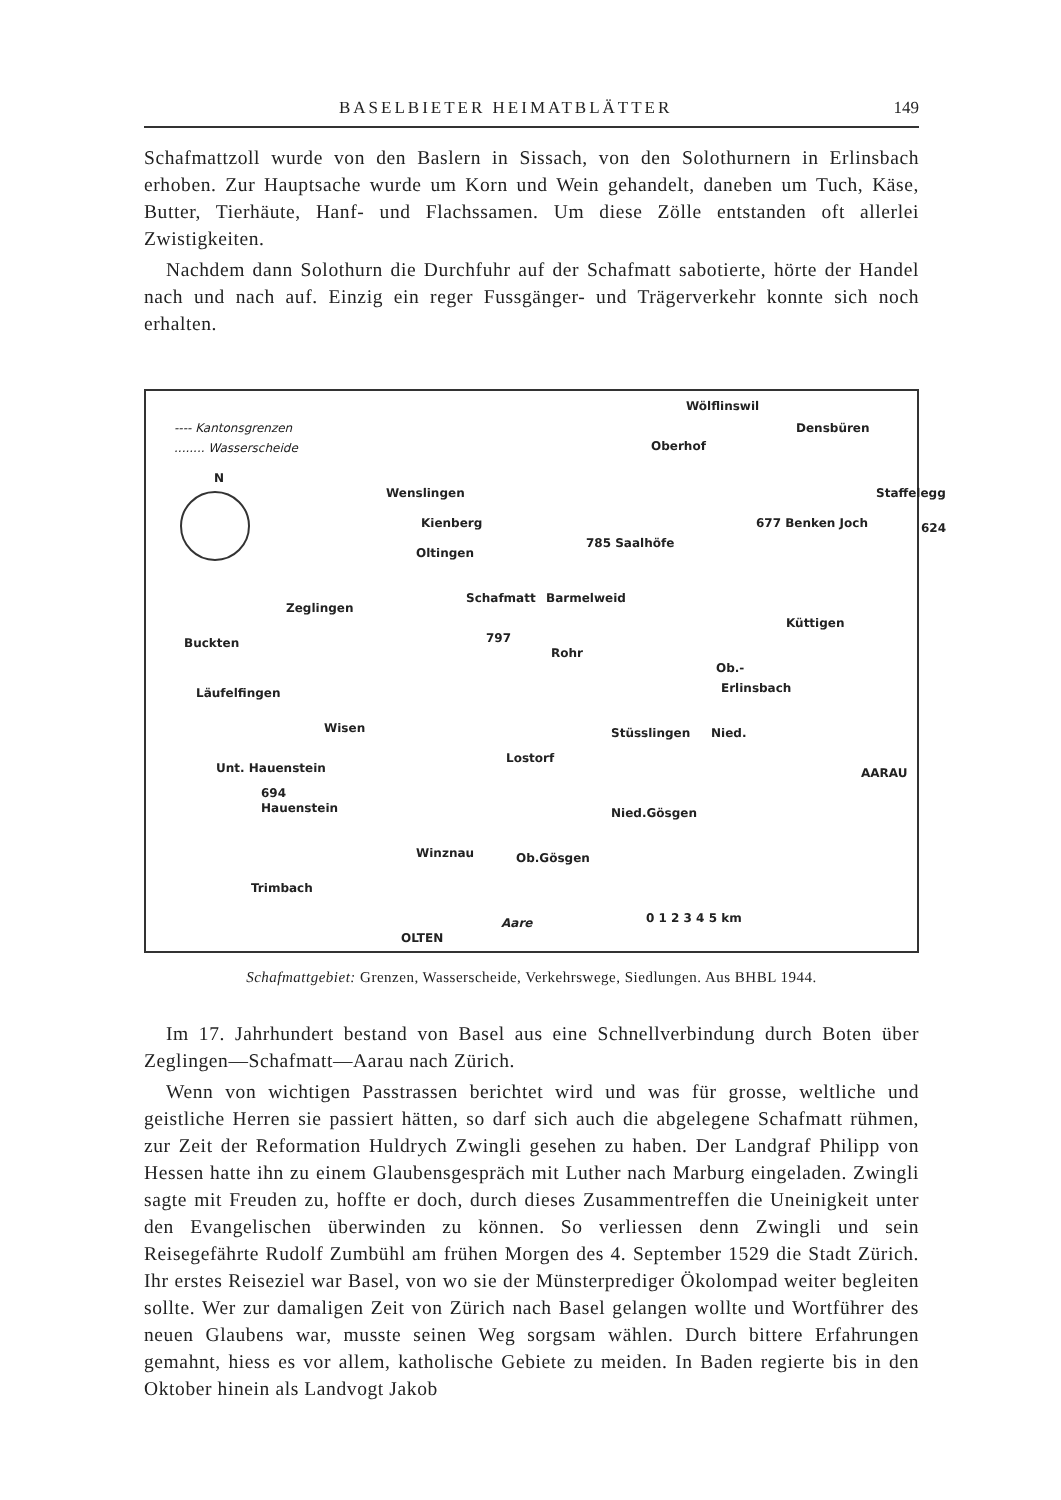BASELBIETER HEIMATBLÄTTER 149
Schafmattzoll wurde von den Baslern in Sissach, von den Solothurnern in Erlinsbach erhoben. Zur Hauptsache wurde um Korn und Wein gehandelt, daneben um Tuch, Käse, Butter, Tierhäute, Hanf- und Flachssamen. Um diese Zölle entstanden oft allerlei Zwistigkeiten.
Nachdem dann Solothurn die Durchfuhr auf der Schafmatt sabotierte, hörte der Handel nach und nach auf. Einzig ein reger Fussgänger- und Trägerverkehr konnte sich noch erhalten.
---- Kantonsgrenzen
........ Wasserscheide
N
Wölflinswil
Densbüren
Oberhof
Wenslingen
Kienberg
Staffelegg
677 Benken Joch 624
Oltingen
785 Saalhöfe
Zeglingen
Schafmatt Barmelweid
Küttigen
Buckten 797
Rohr
Ob.-
Erlinsbach Läufelfingen
Wisen Stüsslingen Nied.
Lostorf
AARAU Unt. Hauenstein
694
Hauenstein Nied.Gösgen
Winznau Ob.Gösgen
Trimbach
Aare 0 1 2 3 4 5 km
OLTEN
Schafmattgebiet: Grenzen, Wasserscheide, Verkehrswege, Siedlungen. Aus BHBL 1944.
Im 17. Jahrhundert bestand von Basel aus eine Schnellverbindung durch Boten über Zeglingen—Schafmatt—Aarau nach Zürich.
Wenn von wichtigen Passtrassen berichtet wird und was für grosse, weltliche und geistliche Herren sie passiert hätten, so darf sich auch die abgelegene Schafmatt rühmen, zur Zeit der Reformation Huldrych Zwingli gesehen zu haben. Der Landgraf Philipp von Hessen hatte ihn zu einem Glaubensgespräch mit Luther nach Marburg eingeladen. Zwingli sagte mit Freuden zu, hoffte er doch, durch dieses Zusammentreffen die Uneinigkeit unter den Evangelischen überwinden zu können. So verliessen denn Zwingli und sein Reisegefährte Rudolf Zumbühl am frühen Morgen des 4. September 1529 die Stadt Zürich. Ihr erstes Reiseziel war Basel, von wo sie der Münsterprediger Ökolompad weiter begleiten sollte. Wer zur damaligen Zeit von Zürich nach Basel gelangen wollte und Wortführer des neuen Glaubens war, musste seinen Weg sorgsam wählen. Durch bittere Erfahrungen gemahnt, hiess es vor allem, katholische Gebiete zu meiden. In Baden regierte bis in den Oktober hinein als Landvogt Jakob